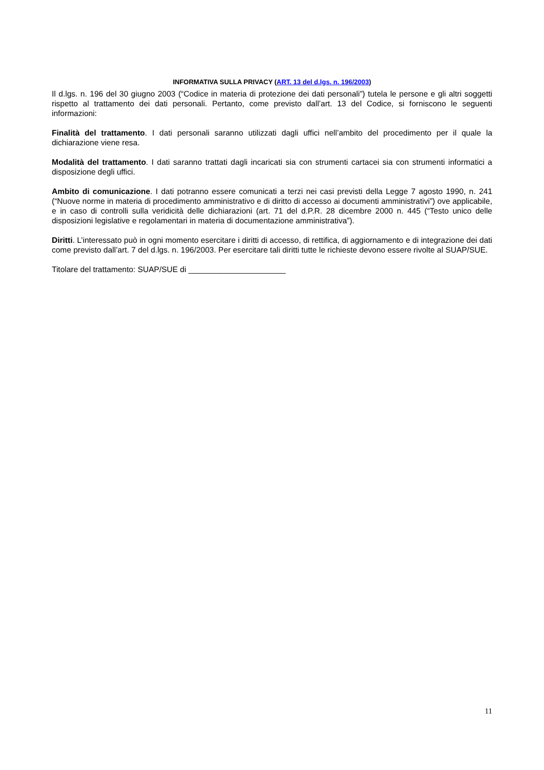INFORMATIVA SULLA PRIVACY (ART. 13 del d.lgs. n. 196/2003)
Il d.lgs. n. 196 del 30 giugno 2003 (“Codice in materia di protezione dei dati personali”) tutela le persone e gli altri soggetti rispetto al trattamento dei dati personali. Pertanto, come previsto dall’art. 13 del Codice, si forniscono le seguenti informazioni:
Finalità del trattamento. I dati personali saranno utilizzati dagli uffici nell’ambito del procedimento per il quale la dichiarazione viene resa.
Modalità del trattamento. I dati saranno trattati dagli incaricati sia con strumenti cartacei sia con strumenti informatici a disposizione degli uffici.
Ambito di comunicazione. I dati potranno essere comunicati a terzi nei casi previsti della Legge 7 agosto 1990, n. 241 (“Nuove norme in materia di procedimento amministrativo e di diritto di accesso ai documenti amministrativi”) ove applicabile, e in caso di controlli sulla veridicità delle dichiarazioni (art. 71 del d.P.R. 28 dicembre 2000 n. 445 (“Testo unico delle disposizioni legislative e regolamentari in materia di documentazione amministrativa”).
Diritti. L’interessato può in ogni momento esercitare i diritti di accesso, di rettifica, di aggiornamento e di integrazione dei dati come previsto dall’art. 7 del d.lgs. n. 196/2003. Per esercitare tali diritti tutte le richieste devono essere rivolte al SUAP/SUE.
Titolare del trattamento: SUAP/SUE di ______________________
11